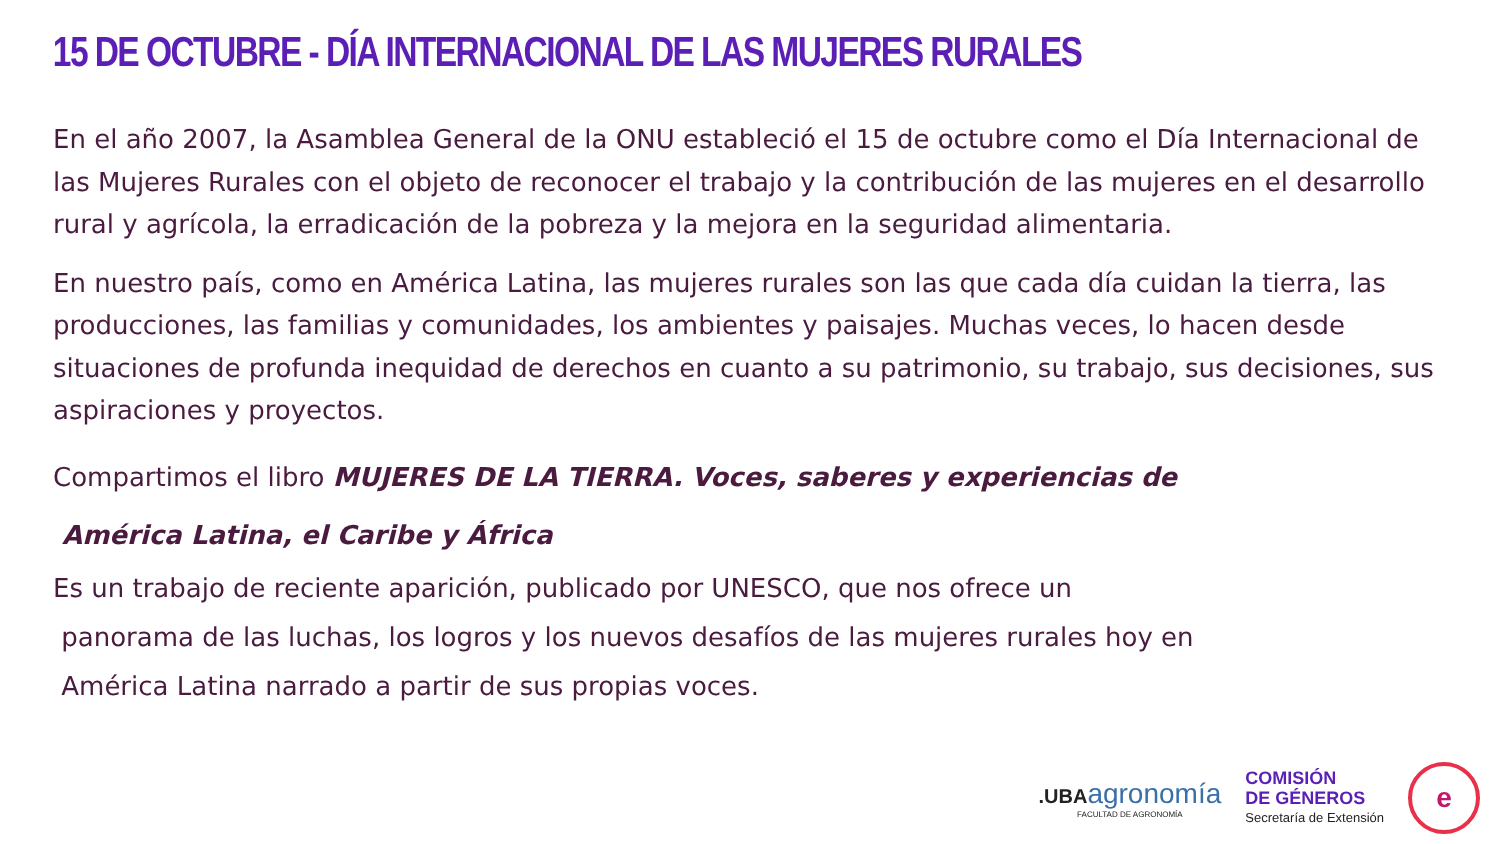15 DE OCTUBRE - DÍA INTERNACIONAL DE LAS MUJERES RURALES
En el año 2007, la Asamblea General de la ONU estableció el 15 de octubre como el Día Internacional de las Mujeres Rurales con el objeto de reconocer el trabajo y la contribución de las mujeres en el desarrollo rural y agrícola, la erradicación de la pobreza y la mejora en la seguridad alimentaria.
En nuestro país, como en América Latina, las mujeres rurales son las que cada día cuidan la tierra, las producciones, las familias y comunidades, los ambientes y paisajes. Muchas veces, lo hacen desde situaciones de profunda inequidad de derechos en cuanto a su patrimonio, su trabajo, sus decisiones, sus aspiraciones y proyectos.
Compartimos el libro MUJERES DE LA TIERRA. Voces, saberes y experiencias de
América Latina, el Caribe y África
Es un trabajo de reciente aparición, publicado por UNESCO, que nos ofrece un
panorama de las luchas, los logros y los nuevos desafíos de las mujeres rurales hoy en
América Latina narrado a partir de sus propias voces.
.UBAagronomía
FACULTAD DE AGRONOMÍA
COMISIÓN
DE GÉNEROS
Secretaría de Extensión
e